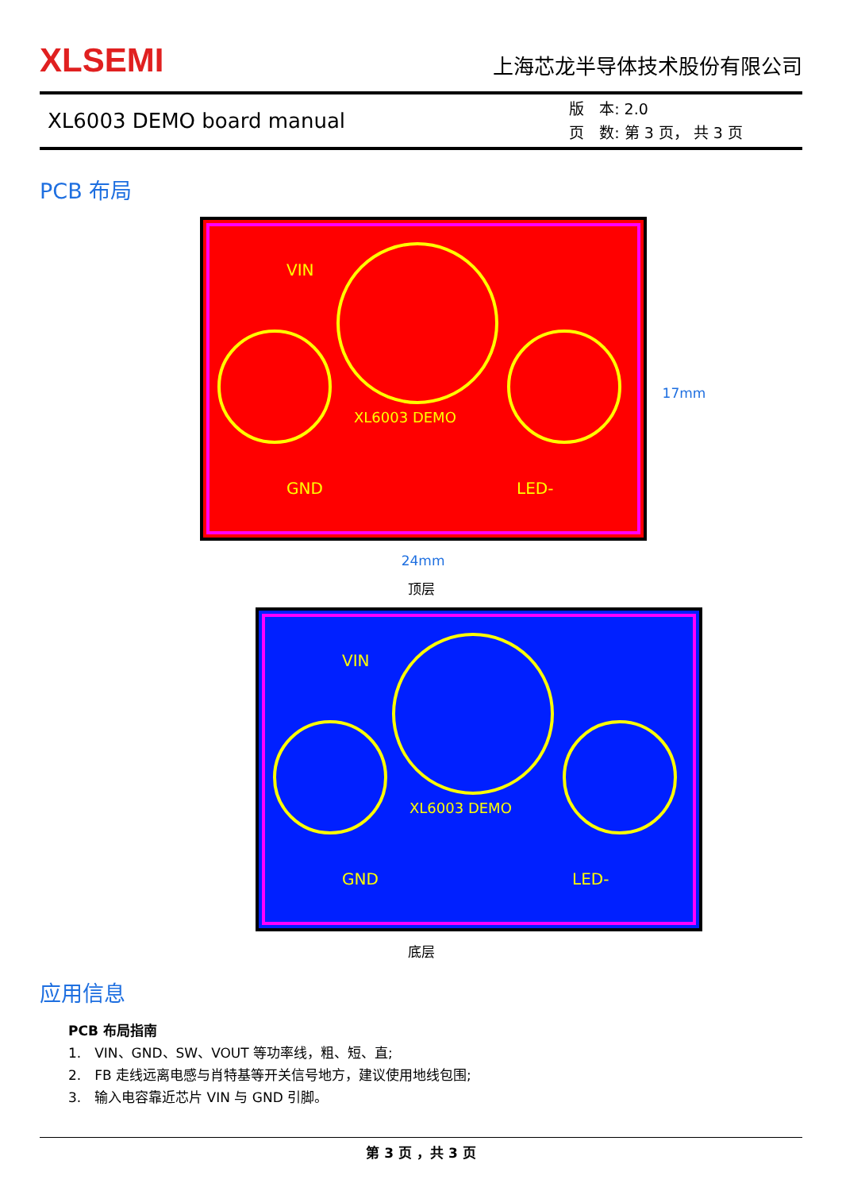XLSEMI
上海芯龙半导体技术股份有限公司
XL6003 DEMO board manual
版　本: 2.0
页　数: 第 3 页， 共 3 页
PCB 布局
VIN
XL6003 DEMO
GND
LED-
24mm
17mm
顶层
VIN
XL6003 DEMO
GND
LED-
底层
应用信息
PCB 布局指南
1.　VIN、GND、SW、VOUT 等功率线，粗、短、直;
2.　FB 走线远离电感与肖特基等开关信号地方，建议使用地线包围;
3.　输入电容靠近芯片 VIN 与 GND 引脚。
第 3 页 ，共 3 页